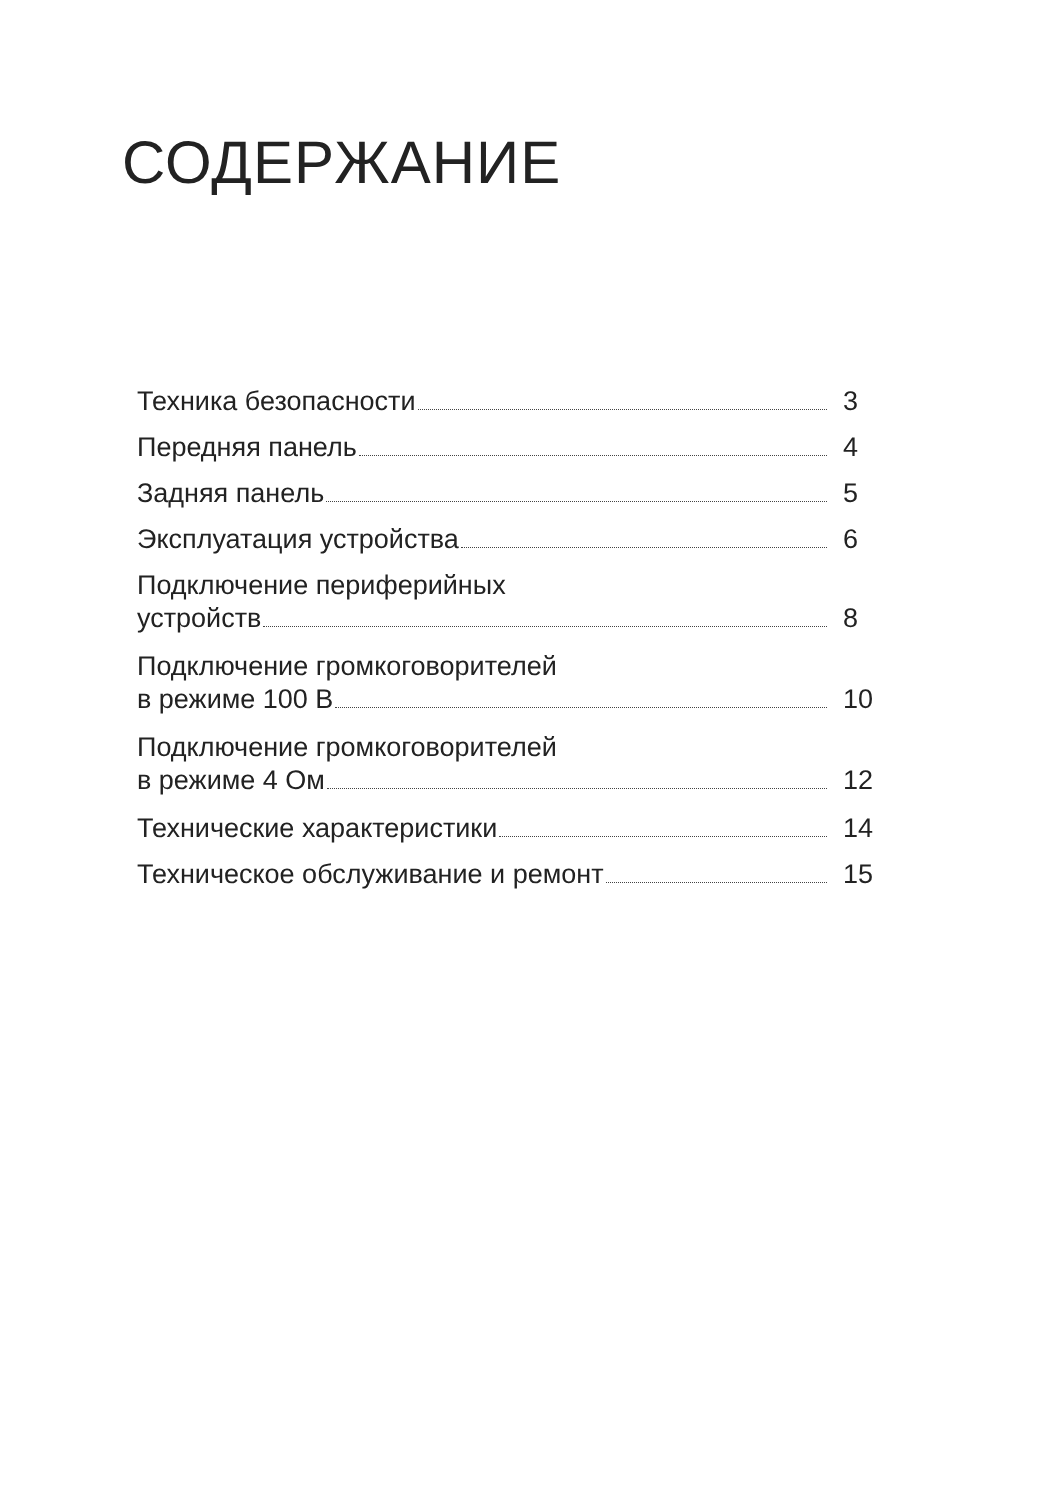СОДЕРЖАНИЕ
Техника безопасности 3
Передняя панель 4
Задняя панель 5
Эксплуатация устройства 6
Подключение периферийных
устройств 8
Подключение громкоговорителей
в режиме 100 В 10
Подключение громкоговорителей
в режиме 4 Ом 12
Технические характеристики 14
Техническое обслуживание и ремонт 15